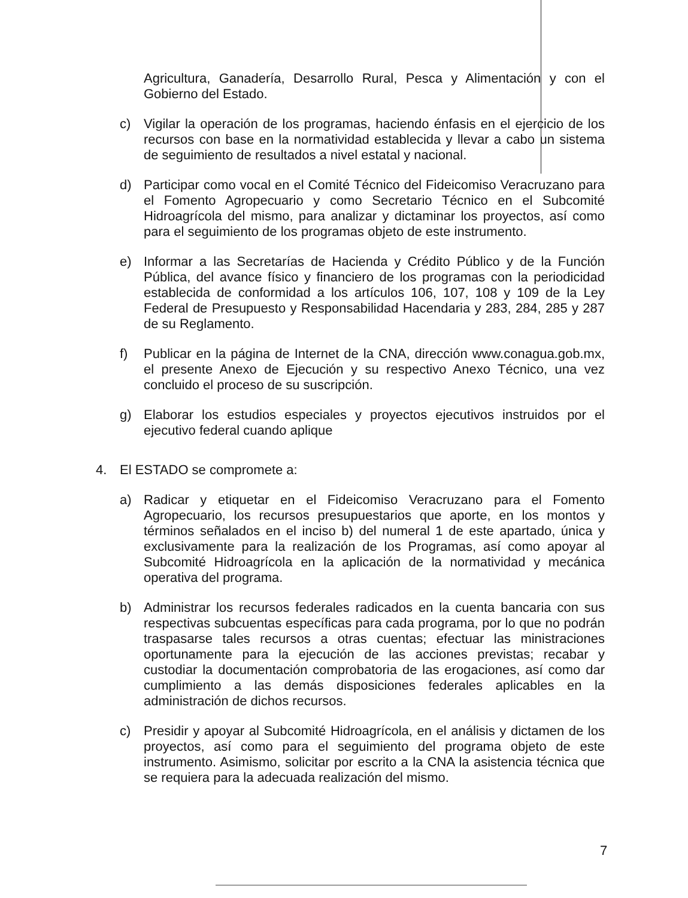Agricultura, Ganadería, Desarrollo Rural, Pesca y Alimentación y con el Gobierno del Estado.
c) Vigilar la operación de los programas, haciendo énfasis en el ejercicio de los recursos con base en la normatividad establecida y llevar a cabo un sistema de seguimiento de resultados a nivel estatal y nacional.
d) Participar como vocal en el Comité Técnico del Fideicomiso Veracruzano para el Fomento Agropecuario y como Secretario Técnico en el Subcomité Hidroagrícola del mismo, para analizar y dictaminar los proyectos, así como para el seguimiento de los programas objeto de este instrumento.
e) Informar a las Secretarías de Hacienda y Crédito Público y de la Función Pública, del avance físico y financiero de los programas con la periodicidad establecida de conformidad a los artículos 106, 107, 108 y 109 de la Ley Federal de Presupuesto y Responsabilidad Hacendaria y 283, 284, 285 y 287 de su Reglamento.
f) Publicar en la página de Internet de la CNA, dirección www.conagua.gob.mx, el presente Anexo de Ejecución y su respectivo Anexo Técnico, una vez concluido el proceso de su suscripción.
g) Elaborar los estudios especiales y proyectos ejecutivos instruidos por el ejecutivo federal cuando aplique
4. El ESTADO se compromete a:
a) Radicar y etiquetar en el Fideicomiso Veracruzano para el Fomento Agropecuario, los recursos presupuestarios que aporte, en los montos y términos señalados en el inciso b) del numeral 1 de este apartado, única y exclusivamente para la realización de los Programas, así como apoyar al Subcomité Hidroagrícola en la aplicación de la normatividad y mecánica operativa del programa.
b) Administrar los recursos federales radicados en la cuenta bancaria con sus respectivas subcuentas específicas para cada programa, por lo que no podrán traspasarse tales recursos a otras cuentas; efectuar las ministraciones oportunamente para la ejecución de las acciones previstas; recabar y custodiar la documentación comprobatoria de las erogaciones, así como dar cumplimiento a las demás disposiciones federales aplicables en la administración de dichos recursos.
c) Presidir y apoyar al Subcomité Hidroagrícola, en el análisis y dictamen de los proyectos, así como para el seguimiento del programa objeto de este instrumento. Asimismo, solicitar por escrito a la CNA la asistencia técnica que se requiera para la adecuada realización del mismo.
7